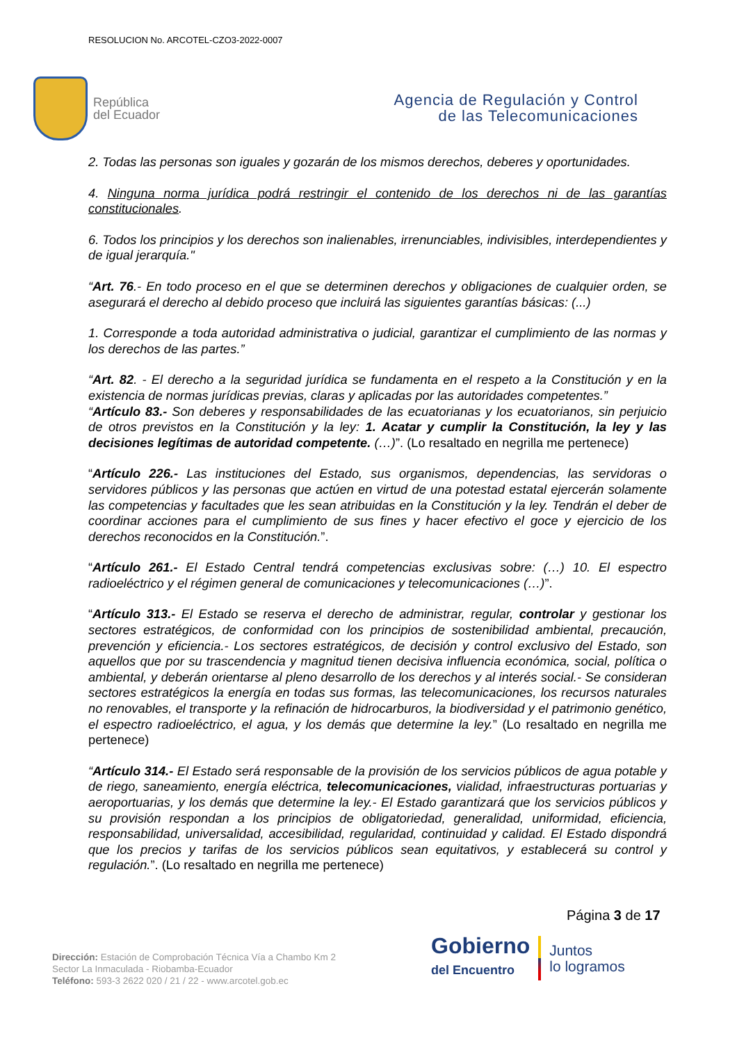RESOLUCION No. ARCOTEL-CZO3-2022-0007
República
del Ecuador
Agencia de Regulación y Control
de las Telecomunicaciones
2. Todas las personas son iguales y gozarán de los mismos derechos, deberes y oportunidades.
4. Ninguna norma jurídica podrá restringir el contenido de los derechos ni de las garantías constitucionales.
6. Todos los principios y los derechos son inalienables, irrenunciables, indivisibles, interdependientes y de igual jerarquía."
“Art. 76.- En todo proceso en el que se determinen derechos y obligaciones de cualquier orden, se asegurará el derecho al debido proceso que incluirá las siguientes garantías básicas: (...)
1. Corresponde a toda autoridad administrativa o judicial, garantizar el cumplimiento de las normas y los derechos de las partes.”
“Art. 82. - El derecho a la seguridad jurídica se fundamenta en el respeto a la Constitución y en la existencia de normas jurídicas previas, claras y aplicadas por las autoridades competentes.”
“Artículo 83.- Son deberes y responsabilidades de las ecuatorianas y los ecuatorianos, sin perjuicio de otros previstos en la Constitución y la ley: 1. Acatar y cumplir la Constitución, la ley y las decisiones legítimas de autoridad competente. (…)”. (Lo resaltado en negrilla me pertenece)
“Artículo 226.- Las instituciones del Estado, sus organismos, dependencias, las servidoras o servidores públicos y las personas que actúen en virtud de una potestad estatal ejercerán solamente las competencias y facultades que les sean atribuidas en la Constitución y la ley. Tendrán el deber de coordinar acciones para el cumplimiento de sus fines y hacer efectivo el goce y ejercicio de los derechos reconocidos en la Constitución.”.
“Artículo 261.- El Estado Central tendrá competencias exclusivas sobre: (…) 10. El espectro radioeléctrico y el régimen general de comunicaciones y telecomunicaciones (…)”.
“Artículo 313.- El Estado se reserva el derecho de administrar, regular, controlar y gestionar los sectores estratégicos, de conformidad con los principios de sostenibilidad ambiental, precaución, prevención y eficiencia.- Los sectores estratégicos, de decisión y control exclusivo del Estado, son aquellos que por su trascendencia y magnitud tienen decisiva influencia económica, social, política o ambiental, y deberán orientarse al pleno desarrollo de los derechos y al interés social.- Se consideran sectores estratégicos la energía en todas sus formas, las telecomunicaciones, los recursos naturales no renovables, el transporte y la refinación de hidrocarburos, la biodiversidad y el patrimonio genético, el espectro radioeléctrico, el agua, y los demás que determine la ley.” (Lo resaltado en negrilla me pertenece)
“Artículo 314.- El Estado será responsable de la provisión de los servicios públicos de agua potable y de riego, saneamiento, energía eléctrica, telecomunicaciones, vialidad, infraestructuras portuarias y aeroportuarias, y los demás que determine la ley.- El Estado garantizará que los servicios públicos y su provisión respondan a los principios de obligatoriedad, generalidad, uniformidad, eficiencia, responsabilidad, universalidad, accesibilidad, regularidad, continuidad y calidad. El Estado dispondrá que los precios y tarifas de los servicios públicos sean equitativos, y establecerá su control y regulación.”. (Lo resaltado en negrilla me pertenece)
Página 3 de 17
Dirección: Estación de Comprobación Técnica Vía a Chambo Km 2
Sector La Inmaculada - Riobamba-Ecuador
Teléfono: 593-3 2622 020 / 21 / 22 - www.arcotel.gob.ec
Gobierno
del Encuentro
Juntos
lo logramos